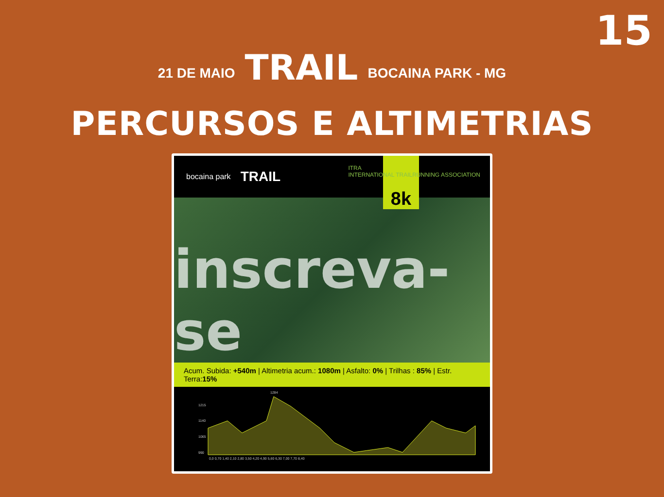15
21 DE MAIO
TRAIL
BOCAINA PARK - MG
PERCURSOS E ALTIMETRIAS
bocaina park TRAIL
8k
ITRA
INTERNATIONAL TRAILRUNNING ASSOCIATION
inscreva-se
Acum. Subida: +540m | Altimetria acum.: 1080m | Asfalto: 0% | Trilhas : 85% | Estr. Terra:15%
1215
1140
1065
990
1284
0,0 0,70 1,40 2,10 2,80 3,50 4,20 4,90 5,60 6,30 7,00 7,70 8,40